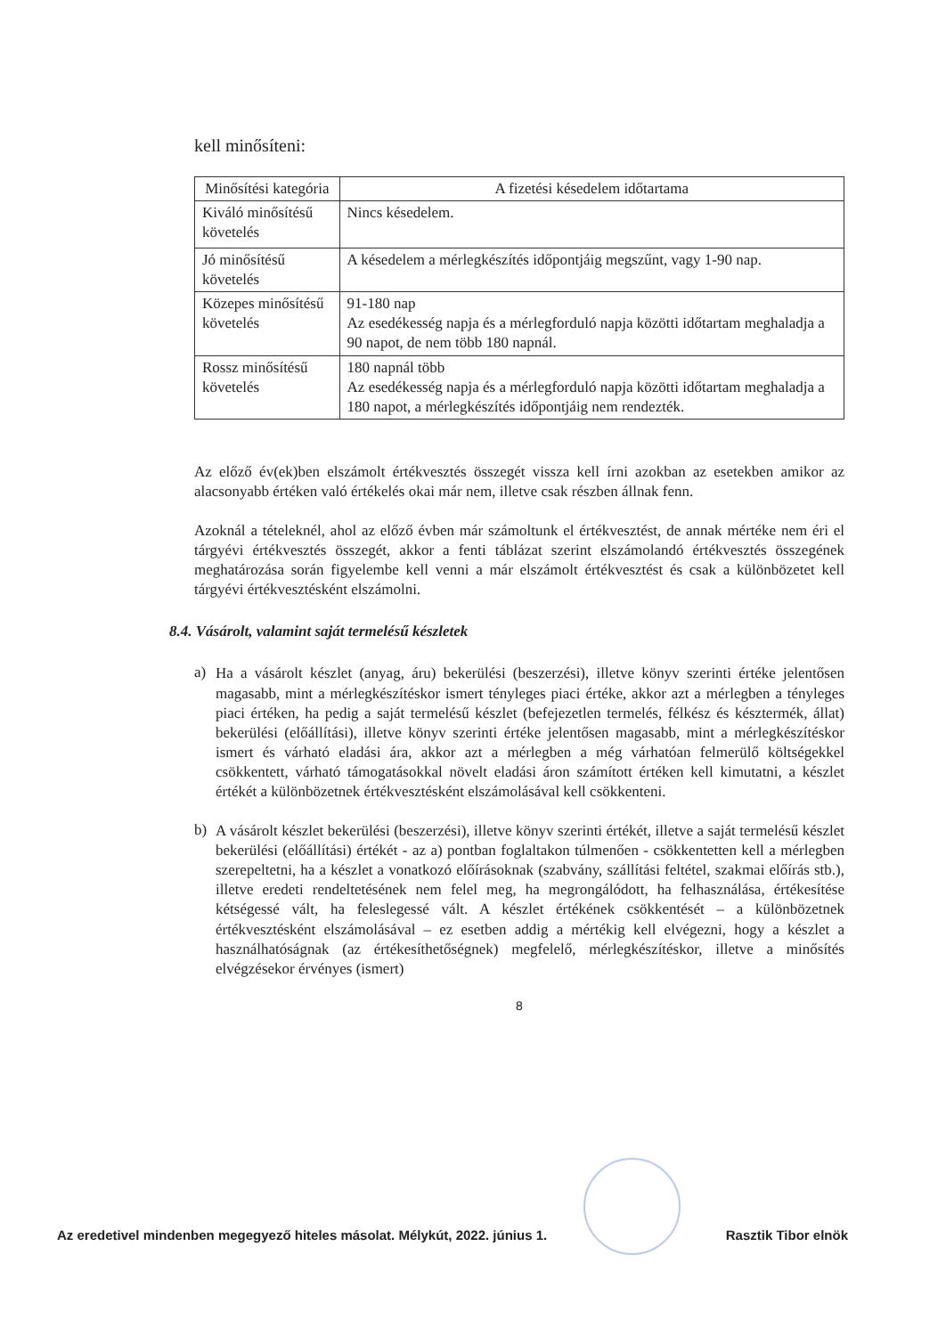kell minősíteni:
| Minősítési kategória | A fizetési késedelem időtartama |
| --- | --- |
| Kiváló minősítésű követelés | Nincs késedelem. |
| Jó minősítésű követelés | A késedelem a mérlegkészítés időpontjáig megszűnt, vagy 1-90 nap. |
| Közepes minősítésű követelés | 91-180 nap Az esedékesség napja és a mérlegforduló napja közötti időtartam meghaladja a 90 napot, de nem több 180 napnál. |
| Rossz minősítésű követelés | 180 napnál több Az esedékesség napja és a mérlegforduló napja közötti időtartam meghaladja a 180 napot, a mérlegkészítés időpontjáig nem rendezték. |
Az előző év(ek)ben elszámolt értékvesztés összegét vissza kell írni azokban az esetekben amikor az alacsonyabb értéken való értékelés okai már nem, illetve csak részben állnak fenn.
Azoknál a tételeknél, ahol az előző évben már számoltunk el értékvesztést, de annak mértéke nem éri el tárgyévi értékvesztés összegét, akkor a fenti táblázat szerint elszámolandó értékvesztés összegének meghatározása során figyelembe kell venni a már elszámolt értékvesztést és csak a különbözetet kell tárgyévi értékvesztésként elszámolni.
8.4. Vásárolt, valamint saját termelésű készletek
a)
Ha a vásárolt készlet (anyag, áru) bekerülési (beszerzési), illetve könyv szerinti értéke jelentősen magasabb, mint a mérlegkészítéskor ismert tényleges piaci értéke, akkor azt a mérlegben a tényleges piaci értéken, ha pedig a saját termelésű készlet (befejezetlen termelés, félkész és késztermék, állat) bekerülési (előállítási), illetve könyv szerinti értéke jelentősen magasabb, mint a mérlegkészítéskor ismert és várható eladási ára, akkor azt a mérlegben a még várhatóan felmerülő költségekkel csökkentett, várható támogatásokkal növelt eladási áron számított értéken kell kimutatni, a készlet értékét a különbözetnek értékvesztésként elszámolásával kell csökkenteni.
b)
A vásárolt készlet bekerülési (beszerzési), illetve könyv szerinti értékét, illetve a saját termelésű készlet bekerülési (előállítási) értékét - az a) pontban foglaltakon túlmenően - csökkentetten kell a mérlegben szerepeltetni, ha a készlet a vonatkozó előírásoknak (szabvány, szállítási feltétel, szakmai előírás stb.), illetve eredeti rendeltetésének nem felel meg, ha megrongálódott, ha felhasználása, értékesítése kétségessé vált, ha feleslegessé vált. A készlet értékének csökkentését – a különbözetnek értékvesztésként elszámolásával – ez esetben addig a mértékig kell elvégezni, hogy a készlet a használhatóságnak (az értékesíthetőségnek) megfelelő, mérlegkészítéskor, illetve a minősítés elvégzésekor érvényes (ismert)
8
Az eredetivel mindenben megegyező hiteles másolat. Mélykút, 2022. június 1. Rasztik Tibor elnök